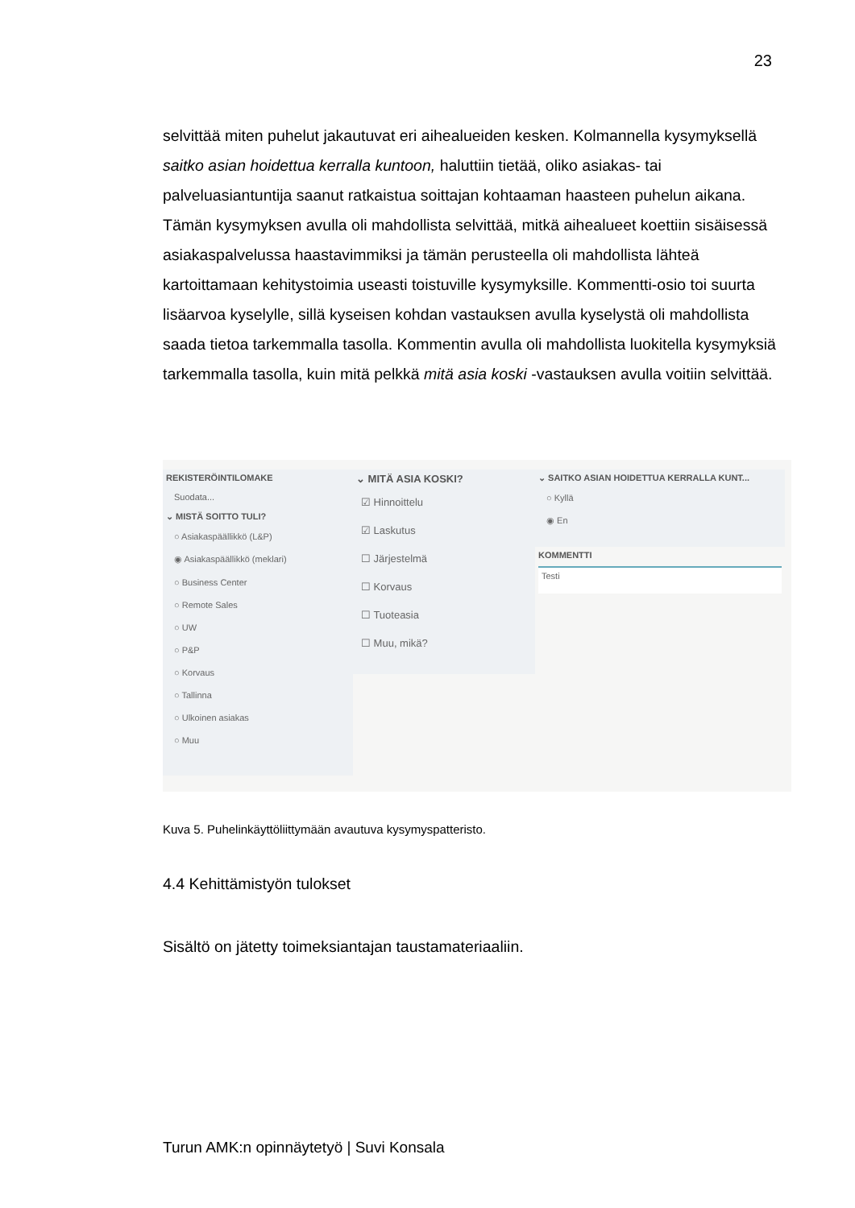23
selvittää miten puhelut jakautuvat eri aihealueiden kesken. Kolmannella kysymyksellä saitko asian hoidettua kerralla kuntoon, haluttiin tietää, oliko asiakas- tai palveluasiantuntija saanut ratkaistua soittajan kohtaaman haasteen puhelun aikana. Tämän kysymyksen avulla oli mahdollista selvittää, mitkä aihealueet koettiin sisäisessä asiakaspalvelussa haastavimmiksi ja tämän perusteella oli mahdollista lähteä kartoittamaan kehitystoimia useasti toistuville kysymyksille. Kommentti-osio toi suurta lisäarvoa kyselylle, sillä kyseisen kohdan vastauksen avulla kyselystä oli mahdollista saada tietoa tarkemmalla tasolla. Kommentin avulla oli mahdollista luokitella kysymyksiä tarkemmalla tasolla, kuin mitä pelkkä mitä asia koski -vastauksen avulla voitiin selvittää.
REKISTERÖINTILOMAKE
Suodata...
⌄ MISTÄ SOITTO TULI?
○ Asiakaspäällikkö (L&P)
◉ Asiakaspäällikkö (meklari)
○ Business Center
○ Remote Sales
○ UW
○ P&P
○ Korvaus
○ Tallinna
○ Ulkoinen asiakas
○ Muu
⌄ MITÄ ASIA KOSKI?
☑ Hinnoittelu
☑ Laskutus
☐ Järjestelmä
☐ Korvaus
☐ Tuoteasia
☐ Muu, mikä?
⌄ SAITKO ASIAN HOIDETTUA KERRALLA KUNT...
○ Kyllä
◉ En
KOMMENTTI
Testi
Kuva 5. Puhelinkäyttöliittymään avautuva kysymyspatteristo.
4.4 Kehittämistyön tulokset
Sisältö on jätetty toimeksiantajan taustamateriaaliin.
Turun AMK:n opinnäytetyö | Suvi Konsala